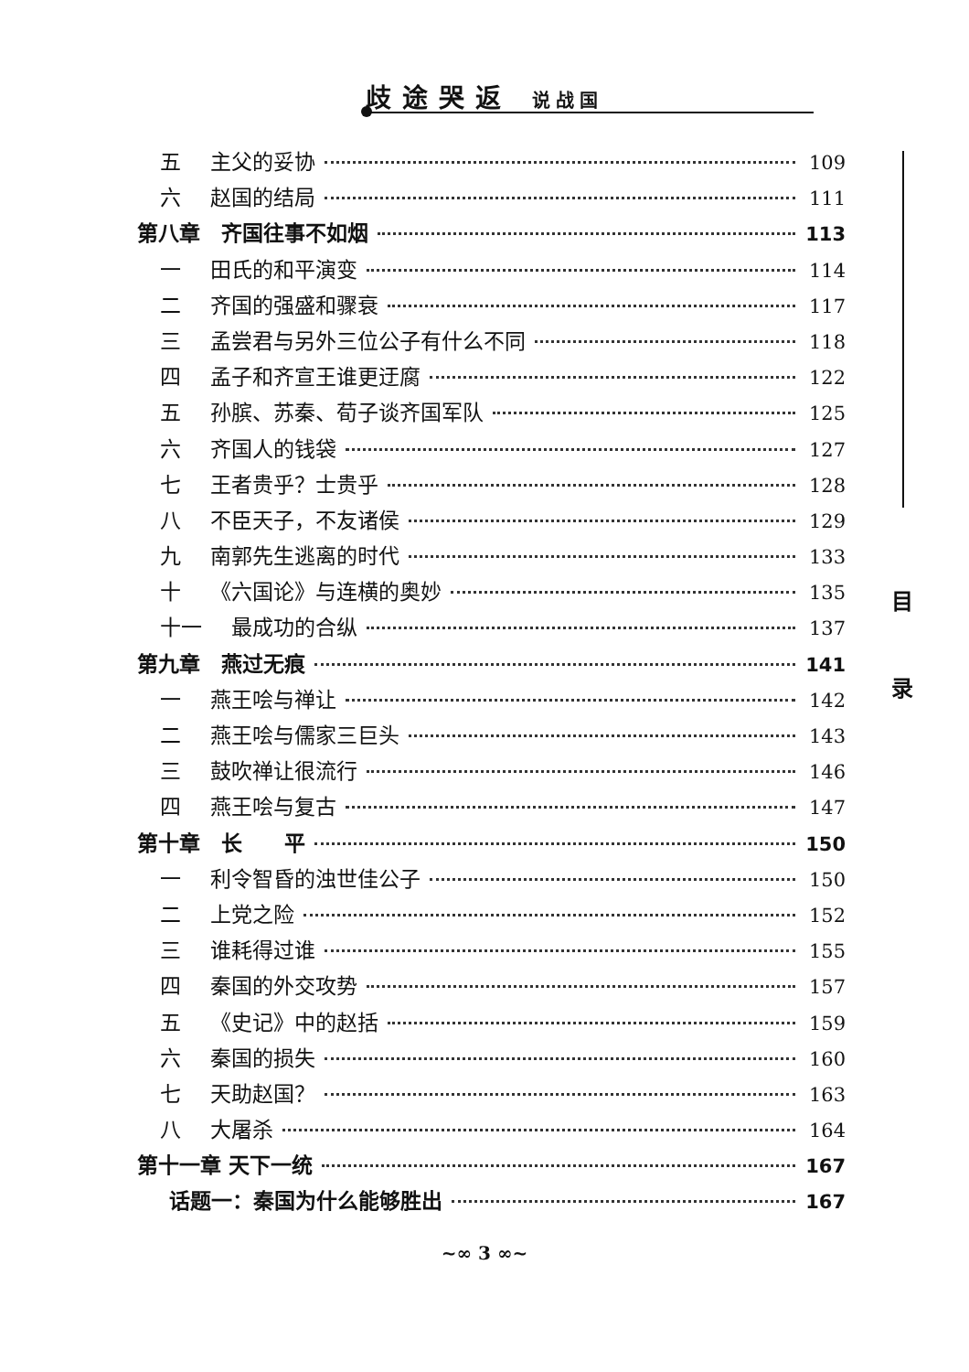歧途哭返 说战国
目
录
五 主父的妥协 109
六 赵国的结局 111
第八章　齐国往事不如烟 113
一 田氏的和平演变 114
二 齐国的强盛和骤衰 117
三 孟尝君与另外三位公子有什么不同 118
四 孟子和齐宣王谁更迂腐 122
五 孙膑、苏秦、荀子谈齐国军队 125
六 齐国人的钱袋 127
七 王者贵乎？士贵乎 128
八 不臣天子，不友诸侯 129
九 南郭先生逃离的时代 133
十 《六国论》与连横的奥妙 135
十一　最成功的合纵 137
第九章　燕过无痕 141
一 燕王哙与禅让 142
二 燕王哙与儒家三巨头 143
三 鼓吹禅让很流行 146
四 燕王哙与复古 147
第十章　长　　平 150
一 利令智昏的浊世佳公子 150
二 上党之险 152
三 谁耗得过谁 155
四 秦国的外交攻势 157
五 《史记》中的赵括 159
六 秦国的损失 160
七 天助赵国？ 163
八 大屠杀 164
第十一章 天下一统 167
话题一：秦国为什么能够胜出 167
~∞ 3 ∞~